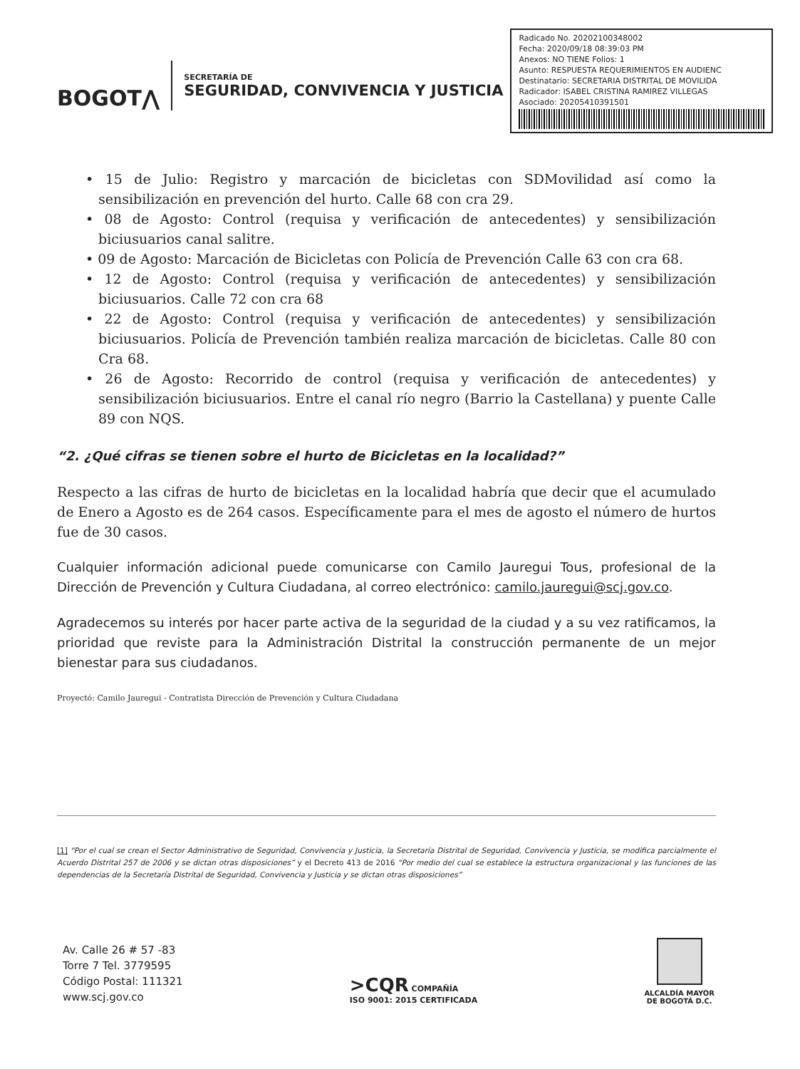BOGOT⋀
SECRETARÍA DE
SEGURIDAD, CONVIVENCIA Y JUSTICIA
Radicado No. 20202100348002
Fecha: 2020/09/18 08:39:03 PM
Anexos: NO TIENE Folios: 1
Asunto: RESPUESTA REQUERIMIENTOS EN AUDIENC
Destinatario: SECRETARIA DISTRITAL DE MOVILIDA
Radicador: ISABEL CRISTINA RAMIREZ VILLEGAS
Asociado: 20205410391501
• 15 de Julio: Registro y marcación de bicicletas con SDMovilidad así como la sensibilización en prevención del hurto. Calle 68 con cra 29.
• 08 de Agosto: Control (requisa y verificación de antecedentes) y sensibilización biciusuarios canal salitre.
• 09 de Agosto: Marcación de Bicicletas con Policía de Prevención Calle 63 con cra 68.
• 12 de Agosto: Control (requisa y verificación de antecedentes) y sensibilización biciusuarios. Calle 72 con cra 68
• 22 de Agosto: Control (requisa y verificación de antecedentes) y sensibilización biciusuarios. Policía de Prevención también realiza marcación de bicicletas. Calle 80 con Cra 68.
• 26 de Agosto: Recorrido de control (requisa y verificación de antecedentes) y sensibilización biciusuarios. Entre el canal río negro (Barrio la Castellana) y puente Calle 89 con NQS.
“2. ¿Qué cifras se tienen sobre el hurto de Bicicletas en la localidad?”
Respecto a las cifras de hurto de bicicletas en la localidad habría que decir que el acumulado de Enero a Agosto es de 264 casos. Específicamente para el mes de agosto el número de hurtos fue de 30 casos.
Cualquier información adicional puede comunicarse con Camilo Jauregui Tous, profesional de la Dirección de Prevención y Cultura Ciudadana, al correo electrónico: camilo.jauregui@scj.gov.co.
Agradecemos su interés por hacer parte activa de la seguridad de la ciudad y a su vez ratificamos, la prioridad que reviste para la Administración Distrital la construcción permanente de un mejor bienestar para sus ciudadanos.
Proyectó: Camilo Jauregui - Contratista Dirección de Prevención y Cultura Ciudadana
[1] “Por el cual se crean el Sector Administrativo de Seguridad, Convivencia y Justicia, la Secretaría Distrital de Seguridad, Convivencia y Justicia, se modifica parcialmente el Acuerdo Distrital 257 de 2006 y se dictan otras disposiciones” y el Decreto 413 de 2016 “Por medio del cual se establece la estructura organizacional y las funciones de las dependencias de la Secretaría Distrital de Seguridad, Convivencia y Justicia y se dictan otras disposiciones”
Av. Calle 26 # 57 -83
Torre 7 Tel. 3779595
Código Postal: 111321
www.scj.gov.co
>CQR COMPAÑÍA
ISO 9001: 2015 CERTIFICADA
ALCALDÍA MAYOR
DE BOGOTÁ D.C.